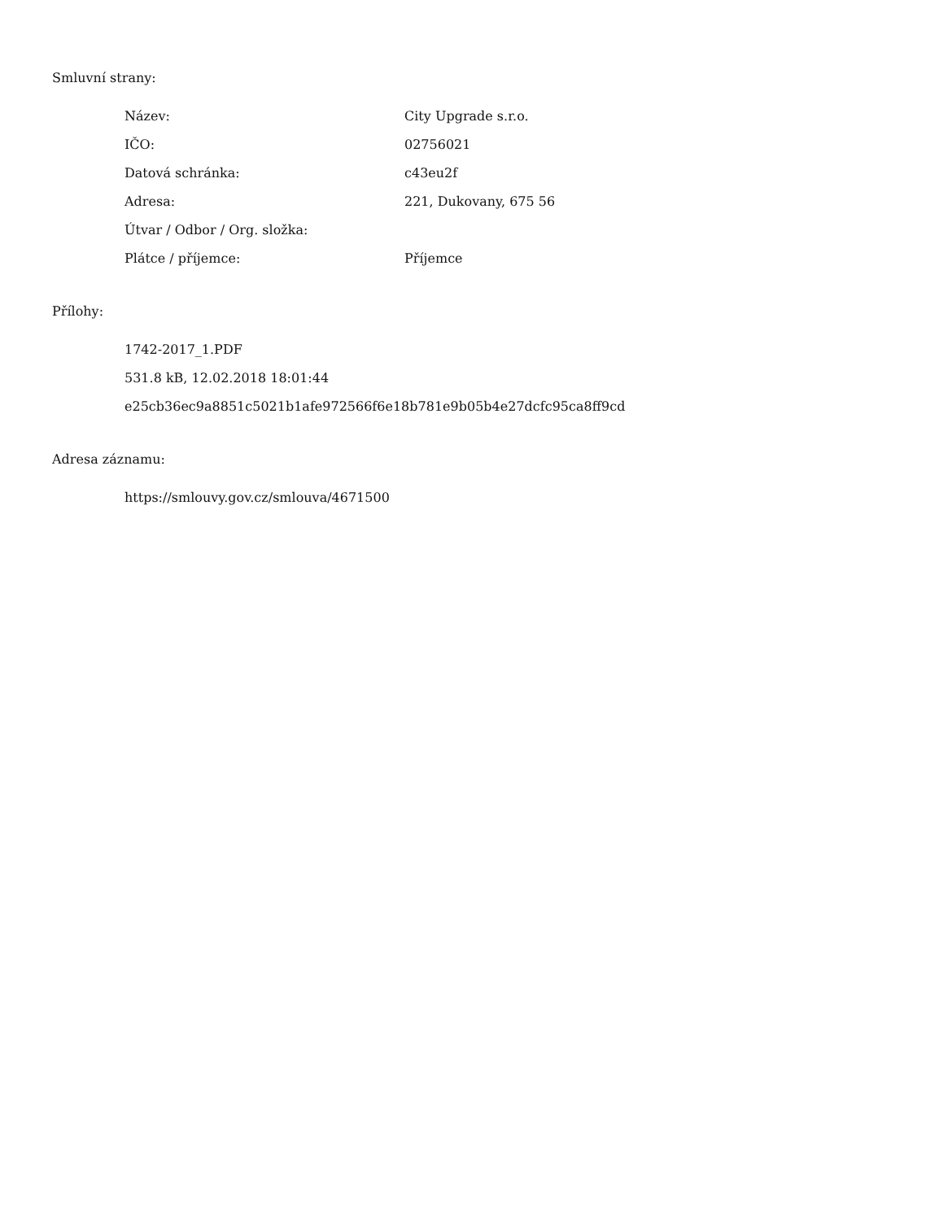Smluvní strany:
| Název: | City Upgrade s.r.o. |
| IČO: | 02756021 |
| Datová schránka: | c43eu2f |
| Adresa: | 221, Dukovany, 675 56 |
| Útvar / Odbor / Org. složka: | |
| Plátce / příjemce: | Příjemce |
Přílohy:
1742-2017_1.PDF
531.8 kB, 12.02.2018 18:01:44
e25cb36ec9a8851c5021b1afe972566f6e18b781e9b05b4e27dcfc95ca8ff9cd
Adresa záznamu:
https://smlouvy.gov.cz/smlouva/4671500